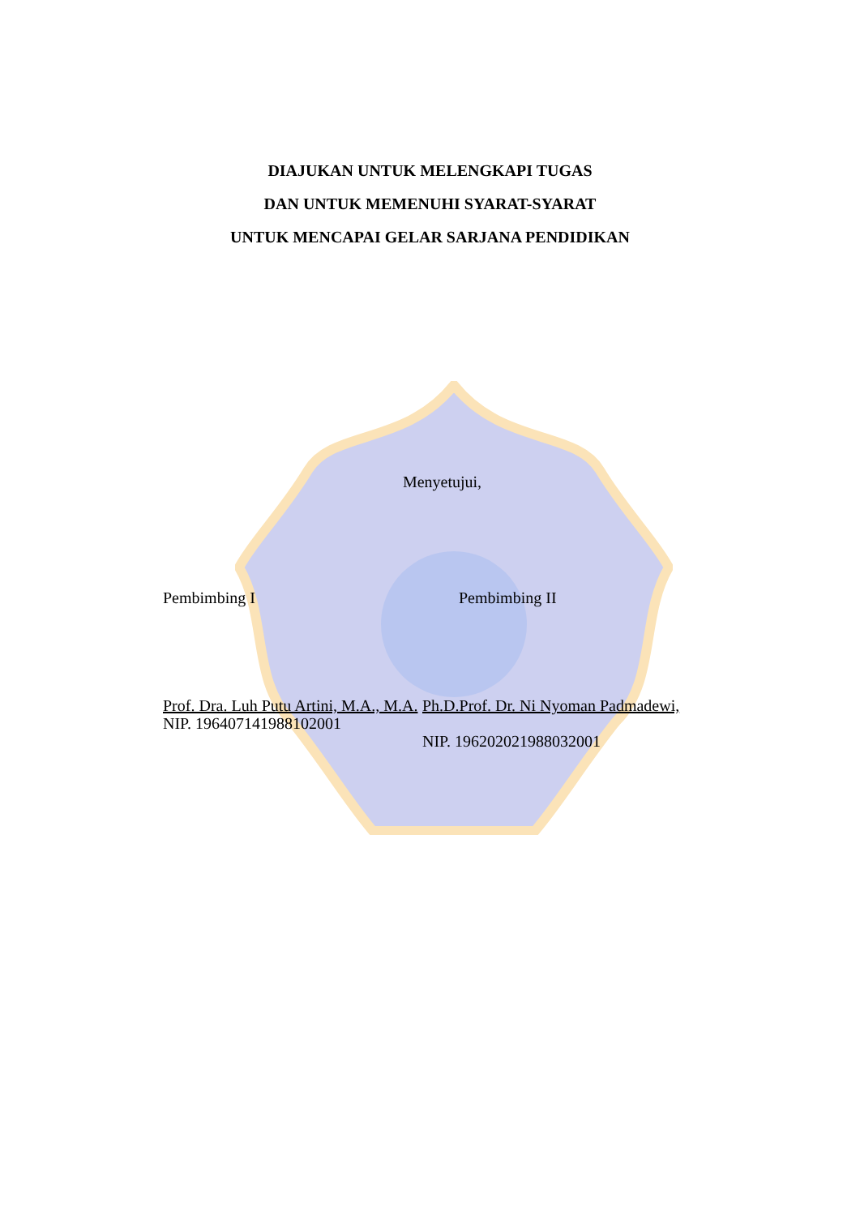DIAJUKAN UNTUK MELENGKAPI TUGAS
DAN UNTUK MEMENUHI SYARAT-SYARAT
UNTUK MENCAPAI GELAR SARJANA PENDIDIKAN
Menyetujui,
Pembimbing I Pembimbing II
Prof. Dra. Luh Putu Artini, M.A., M.A.
NIP. 196407141988102001
Ph.D.Prof. Dr. Ni Nyoman Padmadewi,
NIP. 196202021988032001